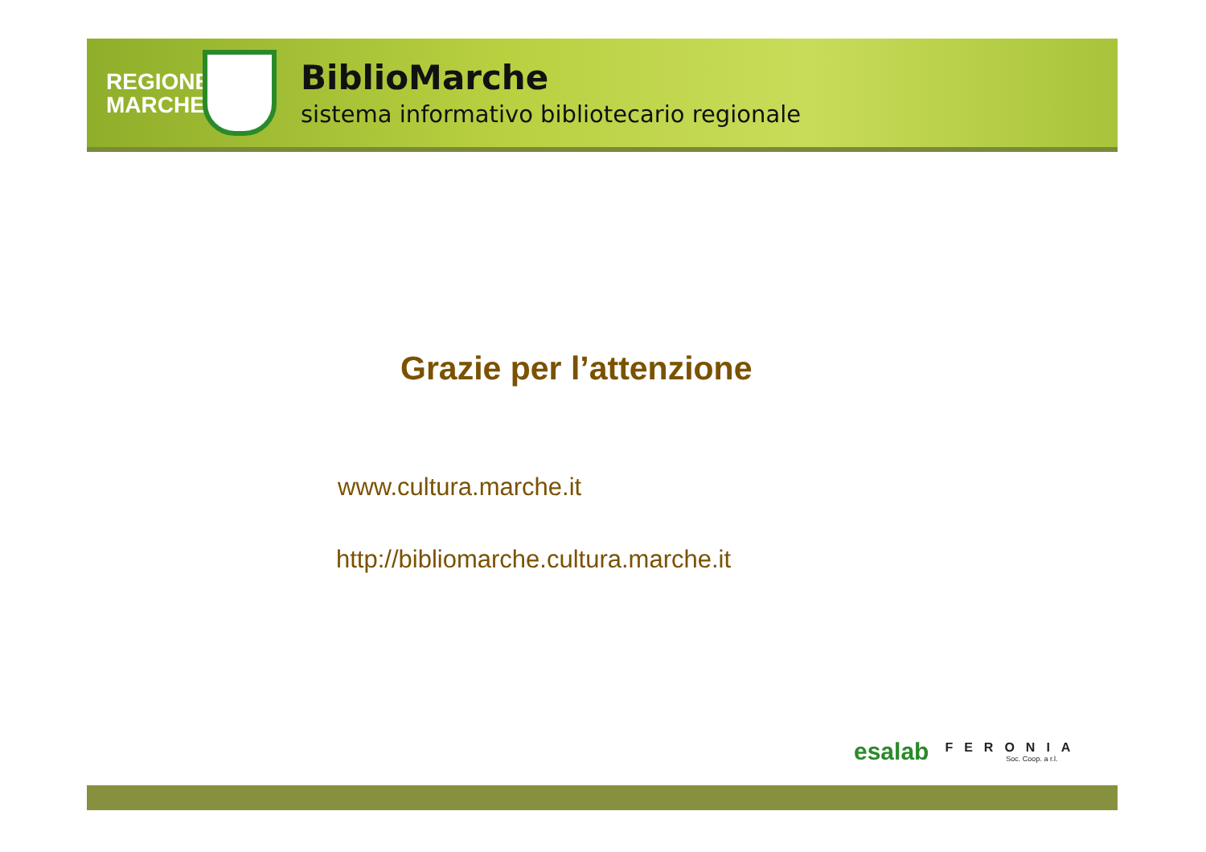REGIONE MARCHE
BiblioMarche
sistema informativo bibliotecario regionale
Grazie per l’attenzione
www.cultura.marche.it
http://bibliomarche.cultura.marche.it
esalab FERONIA
Soc. Coop. a r.l.